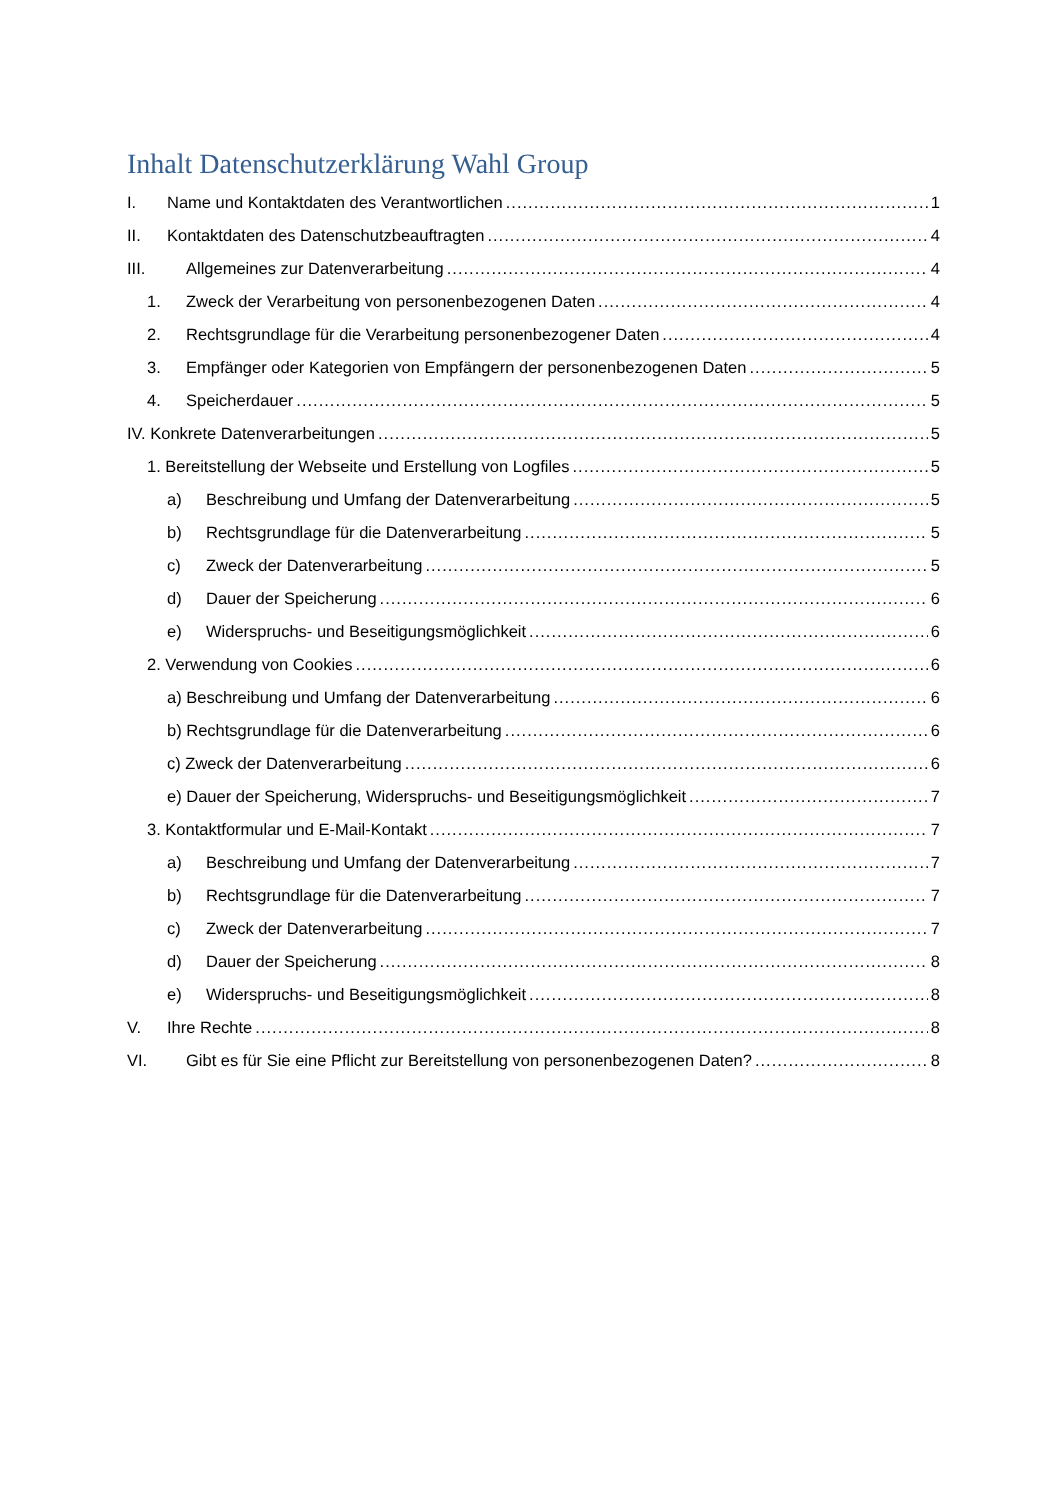Inhalt Datenschutzerklärung Wahl Group
I. Name und Kontaktdaten des Verantwortlichen 1
II. Kontaktdaten des Datenschutzbeauftragten 4
III. Allgemeines zur Datenverarbeitung 4
1. Zweck der Verarbeitung von personenbezogenen Daten 4
2. Rechtsgrundlage für die Verarbeitung personenbezogener Daten 4
3. Empfänger oder Kategorien von Empfängern der personenbezogenen Daten 5
4. Speicherdauer 5
IV. Konkrete Datenverarbeitungen 5
1. Bereitstellung der Webseite und Erstellung von Logfiles 5
a) Beschreibung und Umfang der Datenverarbeitung 5
b) Rechtsgrundlage für die Datenverarbeitung 5
c) Zweck der Datenverarbeitung 5
d) Dauer der Speicherung 6
e) Widerspruchs- und Beseitigungsmöglichkeit 6
2. Verwendung von Cookies 6
a) Beschreibung und Umfang der Datenverarbeitung 6
b) Rechtsgrundlage für die Datenverarbeitung 6
c) Zweck der Datenverarbeitung 6
e) Dauer der Speicherung, Widerspruchs- und Beseitigungsmöglichkeit 7
3. Kontaktformular und E-Mail-Kontakt 7
a) Beschreibung und Umfang der Datenverarbeitung 7
b) Rechtsgrundlage für die Datenverarbeitung 7
c) Zweck der Datenverarbeitung 7
d) Dauer der Speicherung 8
e) Widerspruchs- und Beseitigungsmöglichkeit 8
V. Ihre Rechte 8
VI. Gibt es für Sie eine Pflicht zur Bereitstellung von personenbezogenen Daten? 8